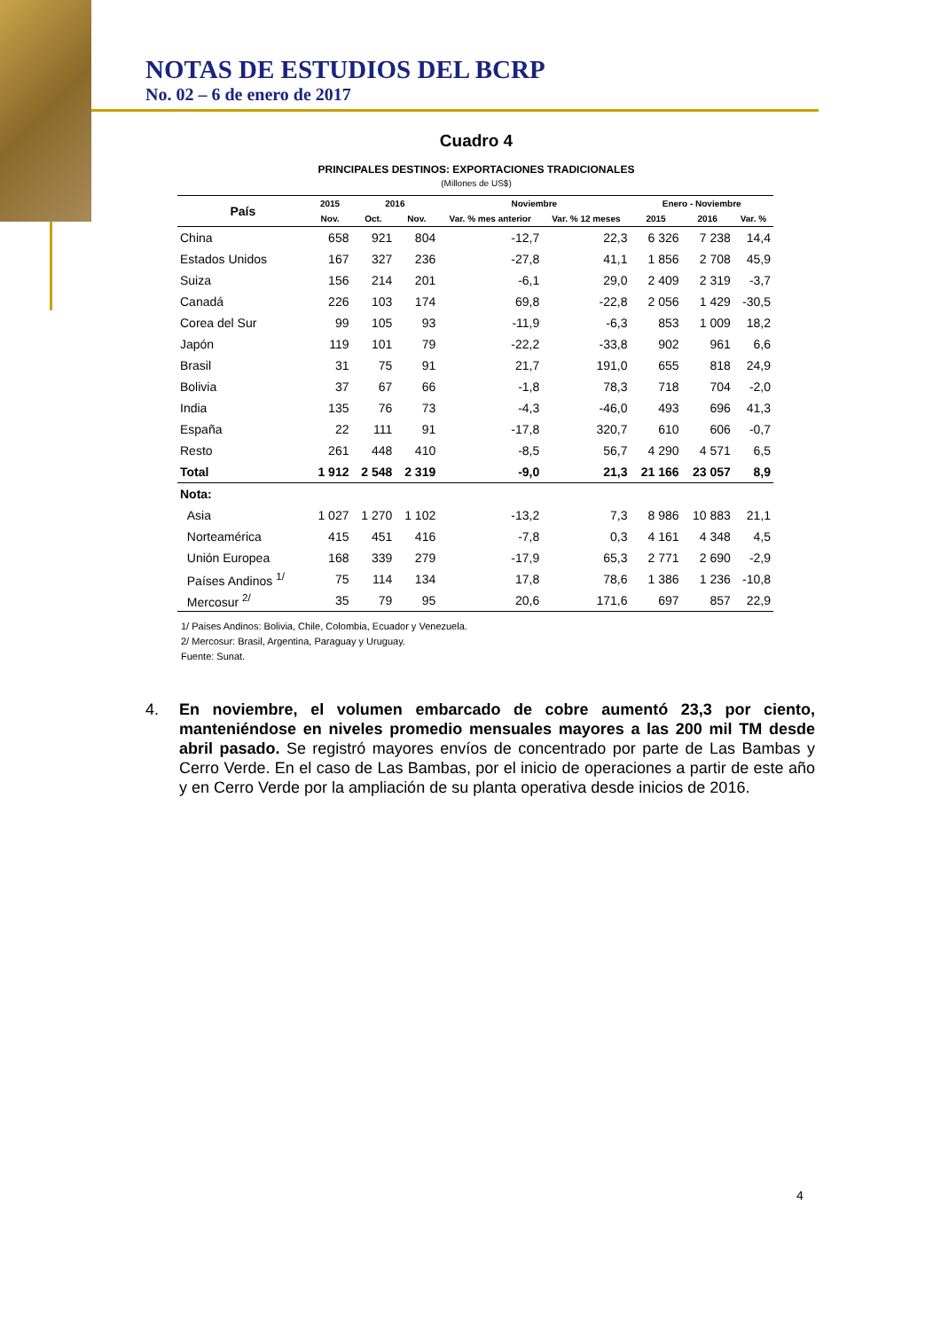NOTAS DE ESTUDIOS DEL BCRP
No. 02 – 6 de enero de 2017
Cuadro 4
PRINCIPALES DESTINOS: EXPORTACIONES TRADICIONALES
(Millones de US$)
| País | 2015 | 2016 | | Noviembre | | Enero - Noviembre | | |
| --- | --- | --- | --- | --- | --- | --- | --- | --- |
| | Nov. | Oct. | Nov. | Var. % mes anterior | Var. % 12 meses | 2015 | 2016 | Var. % |
| China | 658 | 921 | 804 | -12,7 | 22,3 | 6 326 | 7 238 | 14,4 |
| Estados Unidos | 167 | 327 | 236 | -27,8 | 41,1 | 1 856 | 2 708 | 45,9 |
| Suiza | 156 | 214 | 201 | -6,1 | 29,0 | 2 409 | 2 319 | -3,7 |
| Canadá | 226 | 103 | 174 | 69,8 | -22,8 | 2 056 | 1 429 | -30,5 |
| Corea del Sur | 99 | 105 | 93 | -11,9 | -6,3 | 853 | 1 009 | 18,2 |
| Japón | 119 | 101 | 79 | -22,2 | -33,8 | 902 | 961 | 6,6 |
| Brasil | 31 | 75 | 91 | 21,7 | 191,0 | 655 | 818 | 24,9 |
| Bolivia | 37 | 67 | 66 | -1,8 | 78,3 | 718 | 704 | -2,0 |
| India | 135 | 76 | 73 | -4,3 | -46,0 | 493 | 696 | 41,3 |
| España | 22 | 111 | 91 | -17,8 | 320,7 | 610 | 606 | -0,7 |
| Resto | 261 | 448 | 410 | -8,5 | 56,7 | 4 290 | 4 571 | 6,5 |
| Total | 1 912 | 2 548 | 2 319 | -9,0 | 21,3 | 21 166 | 23 057 | 8,9 |
| Nota: | | | | | | | | |
| Asia | 1 027 | 1 270 | 1 102 | -13,2 | 7,3 | 8 986 | 10 883 | 21,1 |
| Norteamérica | 415 | 451 | 416 | -7,8 | 0,3 | 4 161 | 4 348 | 4,5 |
| Unión Europea | 168 | 339 | 279 | -17,9 | 65,3 | 2 771 | 2 690 | -2,9 |
| Países Andinos <sup>1/</sup> | 75 | 114 | 134 | 17,8 | 78,6 | 1 386 | 1 236 | -10,8 |
| Mercosur <sup>2/</sup> | 35 | 79 | 95 | 20,6 | 171,6 | 697 | 857 | 22,9 |
1/ Paises Andinos: Bolivia, Chile, Colombia, Ecuador y Venezuela.
2/ Mercosur: Brasil, Argentina, Paraguay y Uruguay.
Fuente: Sunat.
4. En noviembre, el volumen embarcado de cobre aumentó 23,3 por ciento, manteniéndose en niveles promedio mensuales mayores a las 200 mil TM desde abril pasado. Se registró mayores envíos de concentrado por parte de Las Bambas y Cerro Verde. En el caso de Las Bambas, por el inicio de operaciones a partir de este año y en Cerro Verde por la ampliación de su planta operativa desde inicios de 2016.
4